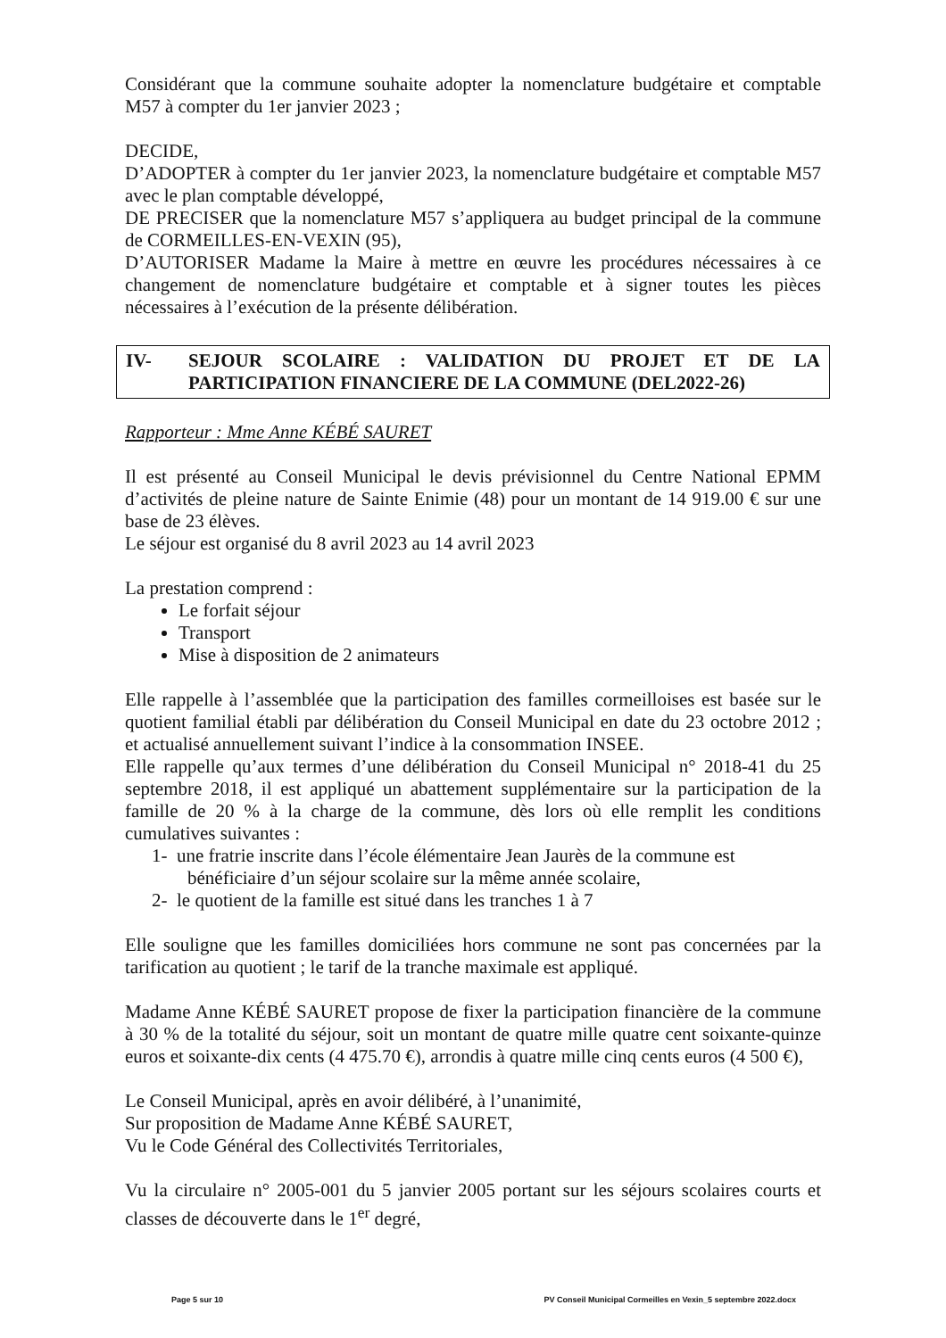Considérant que la commune souhaite adopter la nomenclature budgétaire et comptable M57 à compter du 1er janvier 2023 ;
DECIDE,
D’ADOPTER à compter du 1er janvier 2023, la nomenclature budgétaire et comptable M57 avec le plan comptable développé,
DE PRECISER que la nomenclature M57 s’appliquera au budget principal de la commune de CORMEILLES-EN-VEXIN (95),
D’AUTORISER Madame la Maire à mettre en œuvre les procédures nécessaires à ce changement de nomenclature budgétaire et comptable et à signer toutes les pièces nécessaires à l’exécution de la présente délibération.
IV- SEJOUR SCOLAIRE : VALIDATION DU PROJET ET DE LA PARTICIPATION FINANCIERE DE LA COMMUNE (DEL2022-26)
Rapporteur : Mme Anne KÉBÉ SAURET
Il est présenté au Conseil Municipal le devis prévisionnel du Centre National EPMM d’activités de pleine nature de Sainte Enimie (48) pour un montant de 14 919.00 € sur une base de 23 élèves.
Le séjour est organisé du 8 avril 2023 au 14 avril 2023
La prestation comprend :
Le forfait séjour
Transport
Mise à disposition de 2 animateurs
Elle rappelle à l’assemblée que la participation des familles cormeilloises est basée sur le quotient familial établi par délibération du Conseil Municipal en date du 23 octobre 2012 ; et actualisé annuellement suivant l’indice à la consommation INSEE.
Elle rappelle qu’aux termes d’une délibération du Conseil Municipal n° 2018-41 du 25 septembre 2018, il est appliqué un abattement supplémentaire sur la participation de la famille de 20 % à la charge de la commune, dès lors où elle remplit les conditions cumulatives suivantes :
1- une fratrie inscrite dans l’école élémentaire Jean Jaurès de la commune est bénéficiaire d’un séjour scolaire sur la même année scolaire,
2- le quotient de la famille est situé dans les tranches 1 à 7
Elle souligne que les familles domiciliées hors commune ne sont pas concernées par la tarification au quotient ; le tarif de la tranche maximale est appliqué.
Madame Anne KÉBÉ SAURET propose de fixer la participation financière de la commune à 30 % de la totalité du séjour, soit un montant de quatre mille quatre cent soixante-quinze euros et soixante-dix cents (4 475.70 €), arrondis à quatre mille cinq cents euros (4 500 €),
Le Conseil Municipal, après en avoir délibéré, à l’unanimité,
Sur proposition de Madame Anne KÉBÉ SAURET,
Vu le Code Général des Collectivités Territoriales,
Vu la circulaire n° 2005-001 du 5 janvier 2005 portant sur les séjours scolaires courts et classes de découverte dans le 1<sup>er</sup> degré,
Page 5 sur 10 PV Conseil Municipal Cormeilles en Vexin_5 septembre 2022.docx